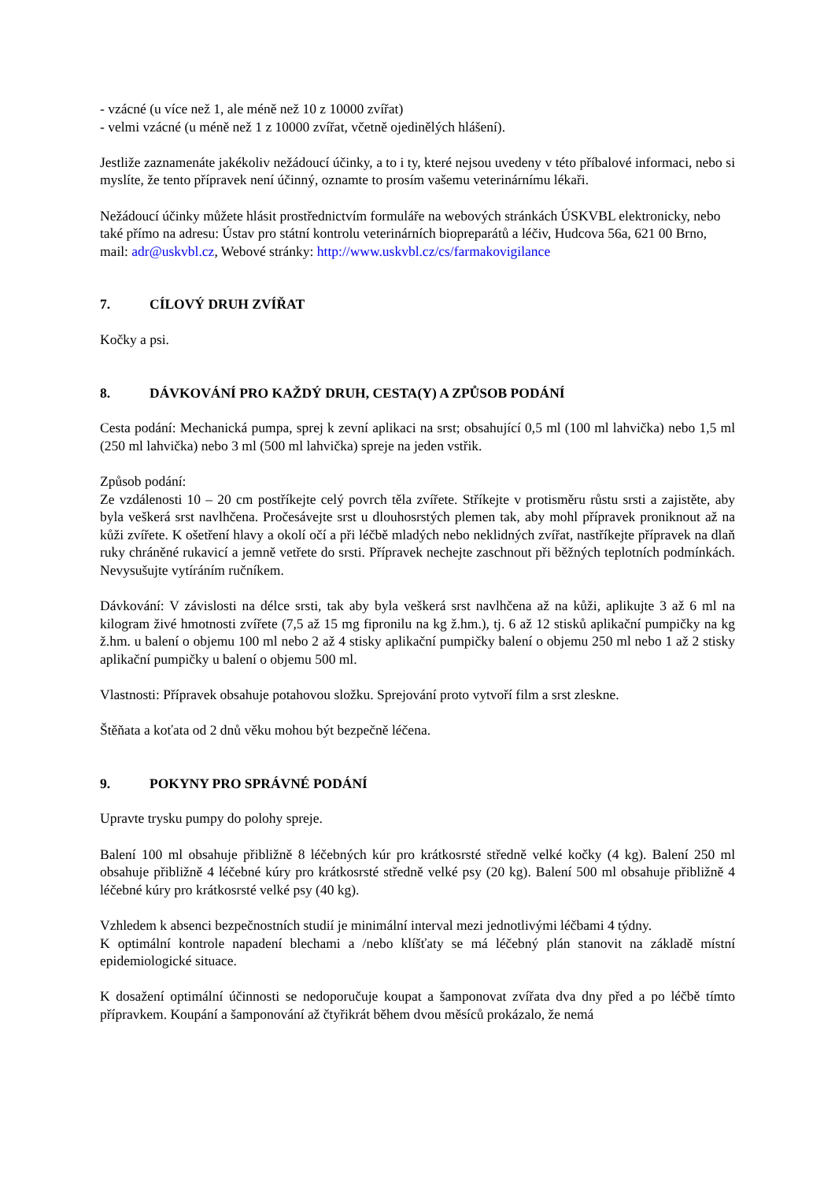- vzácné (u více než 1, ale méně než 10 z 10000 zvířat)
- velmi vzácné (u méně než 1 z 10000 zvířat, včetně ojedinělých hlášení).
Jestliže zaznamenáte jakékoliv nežádoucí účinky, a to i ty, které nejsou uvedeny v této příbalové informaci, nebo si myslíte, že tento přípravek není účinný, oznamte to prosím vašemu veterinárnímu lékaři.
Nežádoucí účinky můžete hlásit prostřednictvím formuláře na webových stránkách ÚSKVBL elektronicky, nebo také přímo na adresu: Ústav pro státní kontrolu veterinárních biopreparátů a léčiv, Hudcova 56a, 621 00 Brno, mail: adr@uskvbl.cz, Webové stránky: http://www.uskvbl.cz/cs/farmakovigilance
7. CÍLOVÝ DRUH ZVÍŘAT
Kočky a psi.
8. DÁVKOVÁNÍ PRO KAŽDÝ DRUH, CESTA(Y) A ZPŮSOB PODÁNÍ
Cesta podání: Mechanická pumpa, sprej k zevní aplikaci na srst; obsahující 0,5 ml (100 ml lahvička) nebo 1,5 ml (250 ml lahvička) nebo 3 ml (500 ml lahvička) spreje na jeden vstřik.
Způsob podání:
Ze vzdálenosti 10 – 20 cm postříkejte celý povrch těla zvířete. Stříkejte v protisměru růstu srsti a zajistěte, aby byla veškerá srst navlhčena. Pročesávejte srst u dlouhosrstých plemen tak, aby mohl přípravek proniknout až na kůži zvířete. K ošetření hlavy a okolí očí a při léčbě mladých nebo neklidných zvířat, nastříkejte přípravek na dlaň ruky chráněné rukavicí a jemně vetřete do srsti. Přípravek nechejte zaschnout při běžných teplotních podmínkách. Nevysušujte vytíráním ručníkem.
Dávkování: V závislosti na délce srsti, tak aby byla veškerá srst navlhčena až na kůži, aplikujte 3 až 6 ml na kilogram živé hmotnosti zvířete (7,5 až 15 mg fipronilu na kg ž.hm.), tj. 6 až 12 stisků aplikační pumpičky na kg ž.hm. u balení o objemu 100 ml nebo 2 až 4 stisky aplikační pumpičky balení o objemu 250 ml nebo 1 až 2 stisky aplikační pumpičky u balení o objemu 500 ml.
Vlastnosti: Přípravek obsahuje potahovou složku. Sprejování proto vytvoří film a srst zleskne.
Štěňata a koťata od 2 dnů věku mohou být bezpečně léčena.
9. POKYNY PRO SPRÁVNÉ PODÁNÍ
Upravte trysku pumpy do polohy spreje.
Balení 100 ml obsahuje přibližně 8 léčebných kúr pro krátkosrsté středně velké kočky (4 kg). Balení 250 ml obsahuje přibližně 4 léčebné kúry pro krátkosrsté středně velké psy (20 kg). Balení 500 ml obsahuje přibližně 4 léčebné kúry pro krátkosrsté velké psy (40 kg).
Vzhledem k absenci bezpečnostních studií je minimální interval mezi jednotlivými léčbami 4 týdny.
K optimální kontrole napadení blechami a /nebo klíšťaty se má léčebný plán stanovit na základě místní epidemiologické situace.
K dosažení optimální účinnosti se nedoporučuje koupat a šamponovat zvířata dva dny před a po léčbě tímto přípravkem. Koupání a šamponování až čtyřikrát během dvou měsíců prokázalo, že nemá